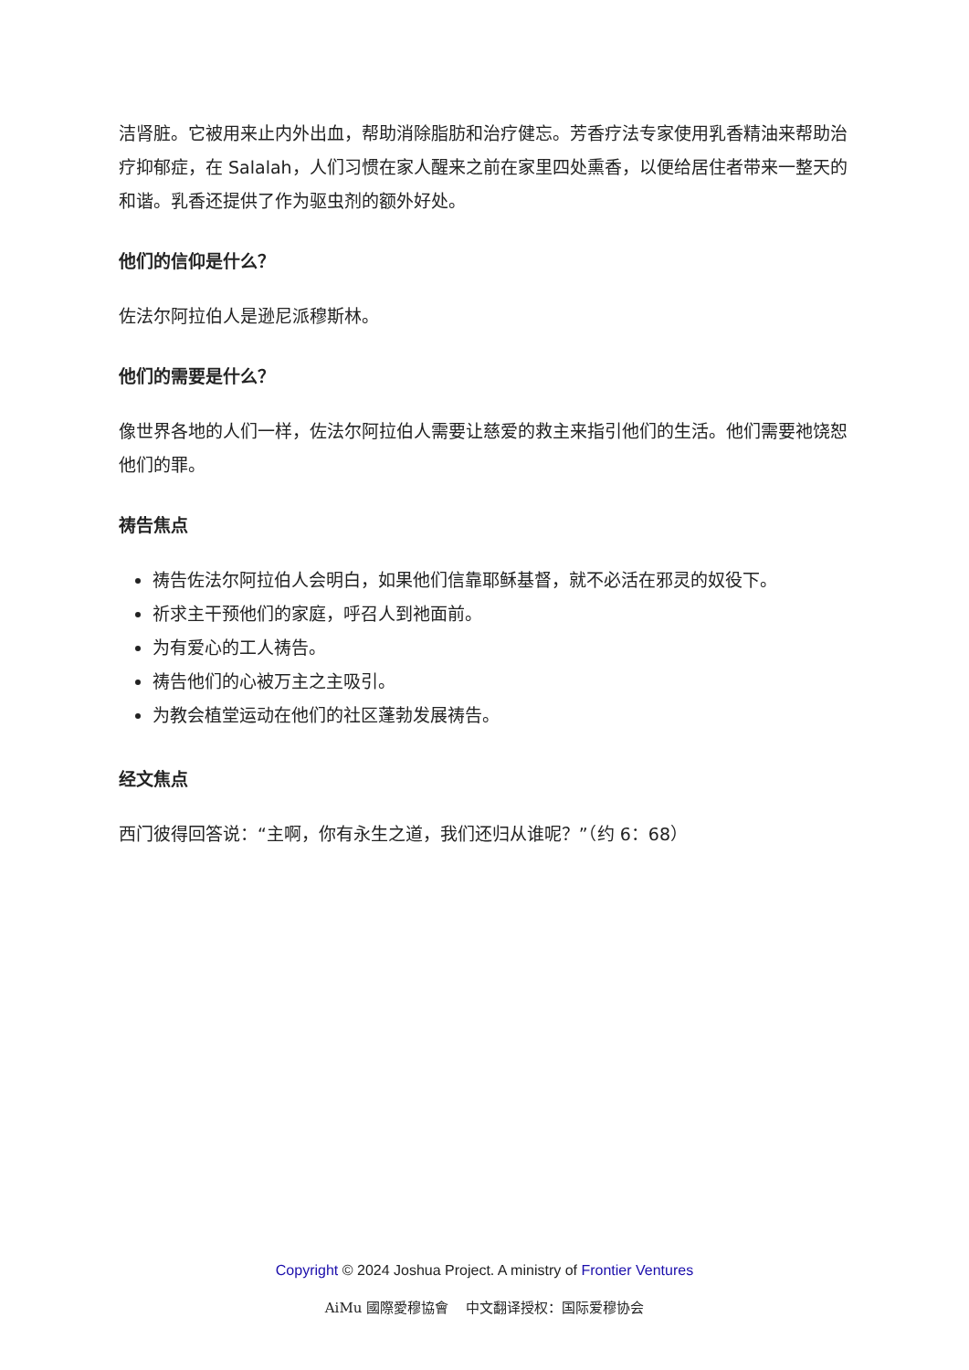洁肾脏。它被用来止内外出血，帮助消除脂肪和治疗健忘。芳香疗法专家使用乳香精油来帮助治疗抑郁症，在 Salalah，人们习惯在家人醒来之前在家里四处熏香，以便给居住者带来一整天的和谐。乳香还提供了作为驱虫剂的额外好处。
他们的信仰是什么？
佐法尔阿拉伯人是逊尼派穆斯林。
他们的需要是什么？
像世界各地的人们一样，佐法尔阿拉伯人需要让慈爱的救主来指引他们的生活。他们需要祂饶恕他们的罪。
祷告焦点
祷告佐法尔阿拉伯人会明白，如果他们信靠耶稣基督，就不必活在邪灵的奴役下。
祈求主干预他们的家庭，呼召人到祂面前。
为有爱心的工人祷告。
祷告他们的心被万主之主吸引。
为教会植堂运动在他们的社区蓬勃发展祷告。
经文焦点
西门彼得回答说：“主啊，你有永生之道，我们还归从谁呢？”（约 6：68）
Copyright © 2024 Joshua Project. A ministry of Frontier Ventures
AiMu 國際愛穆協會 中文翻译授权：国际爱穆协会